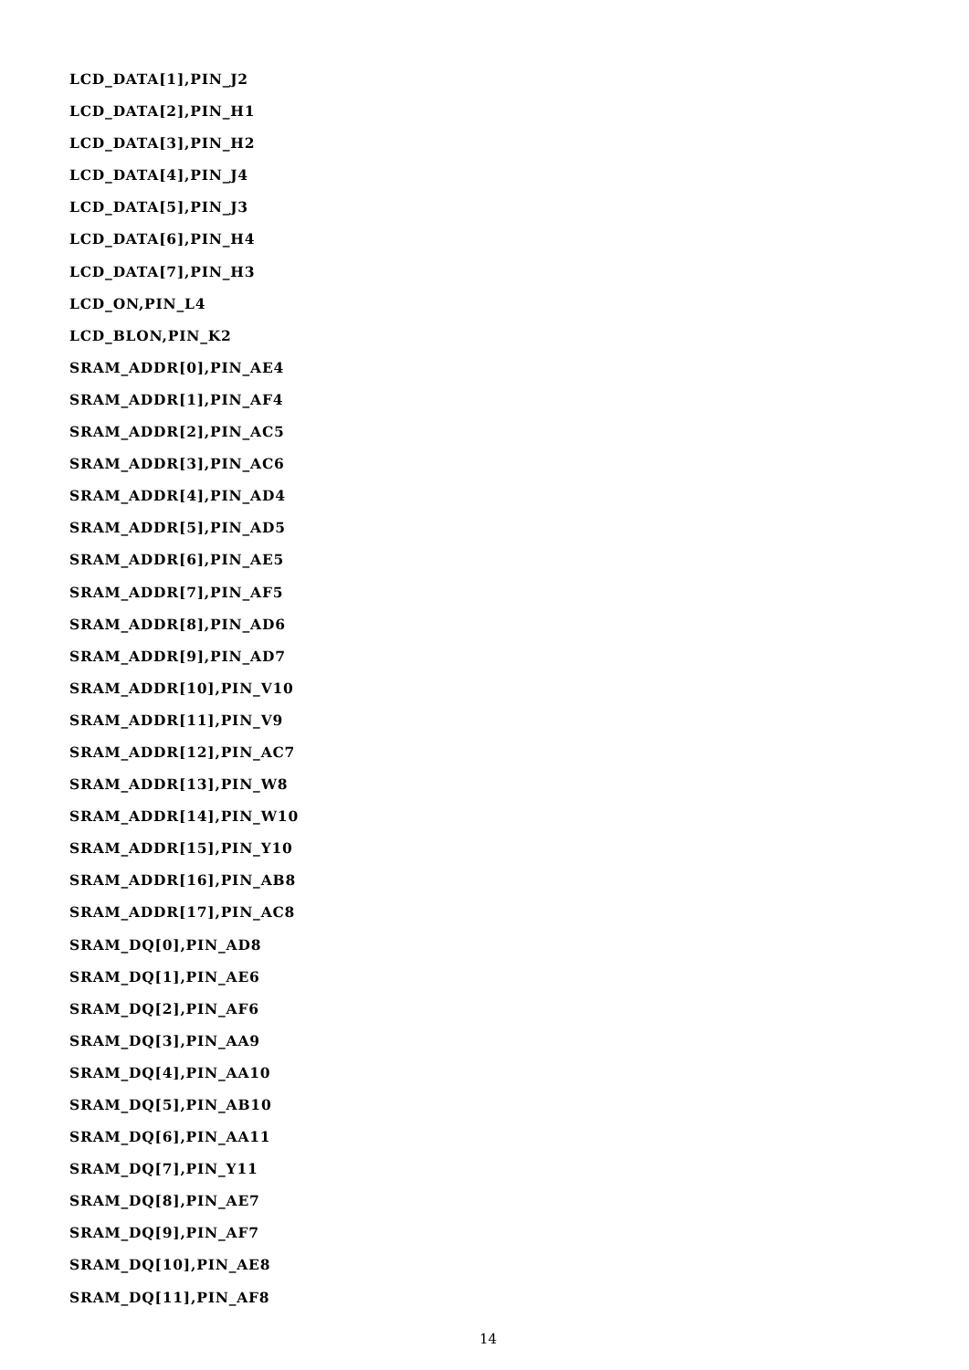LCD_DATA[1],PIN_J2
LCD_DATA[2],PIN_H1
LCD_DATA[3],PIN_H2
LCD_DATA[4],PIN_J4
LCD_DATA[5],PIN_J3
LCD_DATA[6],PIN_H4
LCD_DATA[7],PIN_H3
LCD_ON,PIN_L4
LCD_BLON,PIN_K2
SRAM_ADDR[0],PIN_AE4
SRAM_ADDR[1],PIN_AF4
SRAM_ADDR[2],PIN_AC5
SRAM_ADDR[3],PIN_AC6
SRAM_ADDR[4],PIN_AD4
SRAM_ADDR[5],PIN_AD5
SRAM_ADDR[6],PIN_AE5
SRAM_ADDR[7],PIN_AF5
SRAM_ADDR[8],PIN_AD6
SRAM_ADDR[9],PIN_AD7
SRAM_ADDR[10],PIN_V10
SRAM_ADDR[11],PIN_V9
SRAM_ADDR[12],PIN_AC7
SRAM_ADDR[13],PIN_W8
SRAM_ADDR[14],PIN_W10
SRAM_ADDR[15],PIN_Y10
SRAM_ADDR[16],PIN_AB8
SRAM_ADDR[17],PIN_AC8
SRAM_DQ[0],PIN_AD8
SRAM_DQ[1],PIN_AE6
SRAM_DQ[2],PIN_AF6
SRAM_DQ[3],PIN_AA9
SRAM_DQ[4],PIN_AA10
SRAM_DQ[5],PIN_AB10
SRAM_DQ[6],PIN_AA11
SRAM_DQ[7],PIN_Y11
SRAM_DQ[8],PIN_AE7
SRAM_DQ[9],PIN_AF7
SRAM_DQ[10],PIN_AE8
SRAM_DQ[11],PIN_AF8
14